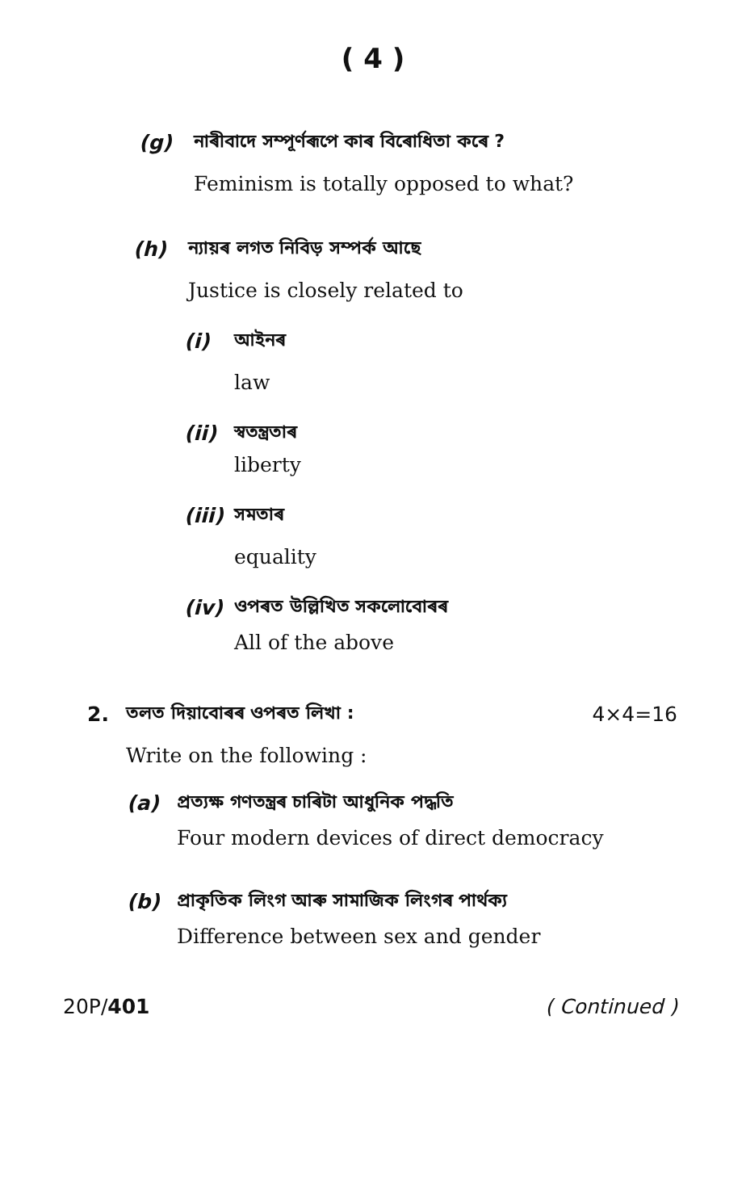( 4 )
(g) নাৰীবাদে সম্পূৰ্ণৰূপে কাৰ বিৰোধিতা কৰে ?
Feminism is totally opposed to what?
(h) ন্যায়ৰ লগত নিবিড় সম্পৰ্ক আছে
Justice is closely related to
(i) আইনৰ
law
(ii) স্বতন্ত্ৰতাৰ
liberty
(iii)
সমতাৰ
equality
(iv) ওপৰত উল্লিখিত সকলোবোৰৰ
All of the above
2. তলত দিয়াবোৰৰ ওপৰত লিখা : 4×4=16
Write on the following :
(a) প্ৰত্যক্ষ গণতন্ত্ৰৰ চাৰিটা আধুনিক পদ্ধতি
Four modern devices of direct democracy
(b) প্ৰাকৃতিক লিংগ আৰু সামাজিক লিংগৰ পাৰ্থক্য
Difference between sex and gender
20P/401 ( Continued )